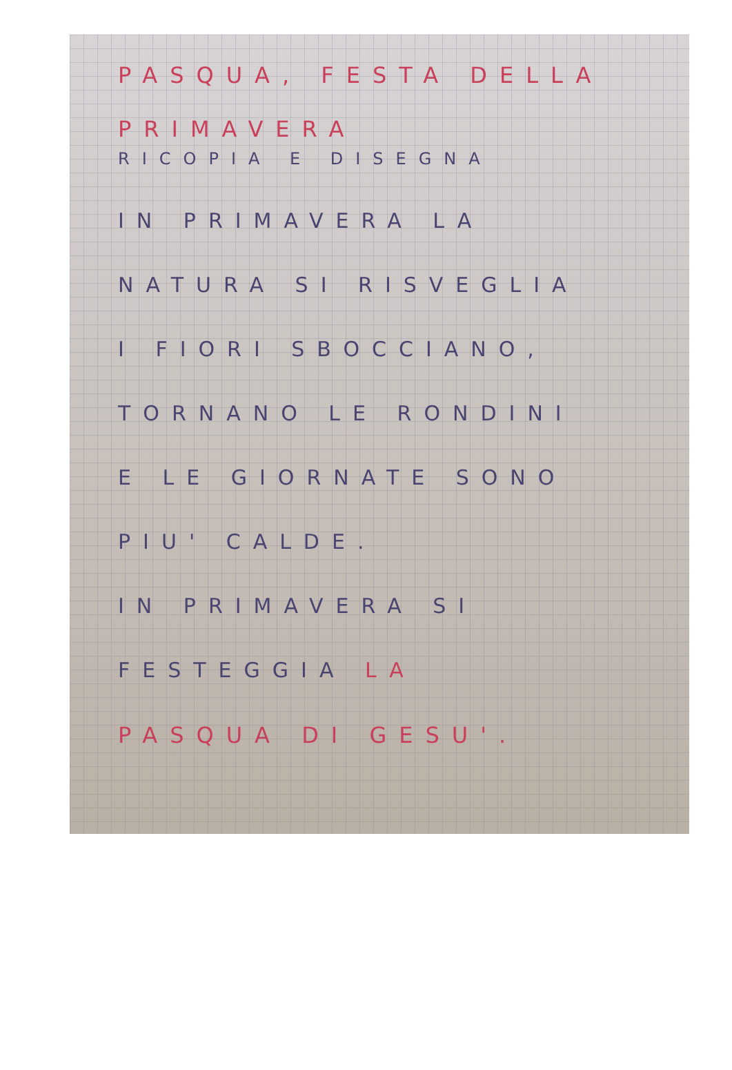PASQUA, FESTA DELLA
PRIMAVERA
RICOPIA E DISEGNA
IN PRIMAVERA LA
NATURA SI RISVEGLIA
I FIORI SBOCCIANO,
TORNANO LE RONDINI
E LE GIORNATE SONO
PIU' CALDE.
IN PRIMAVERA SI
FESTEGGIA LA
PASQUA DI GESU'.